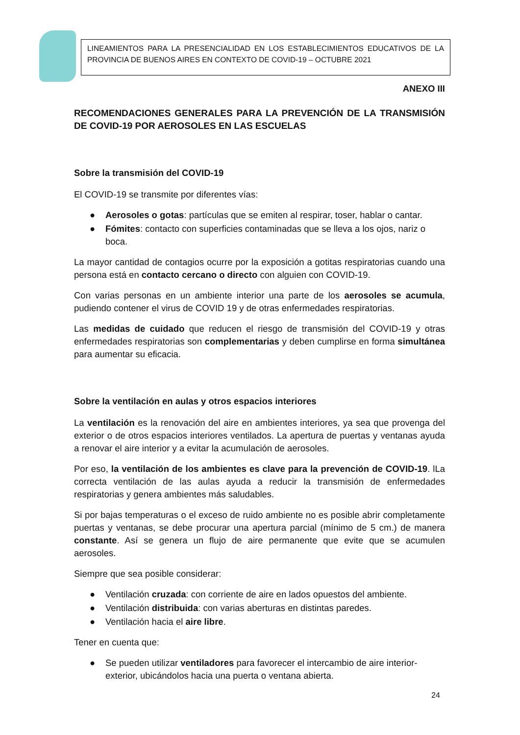LINEAMIENTOS PARA LA PRESENCIALIDAD EN LOS ESTABLECIMIENTOS EDUCATIVOS DE LA PROVINCIA DE BUENOS AIRES EN CONTEXTO DE COVID-19 – OCTUBRE 2021
ANEXO III
RECOMENDACIONES GENERALES PARA LA PREVENCIÓN DE LA TRANSMISIÓN DE COVID-19 POR AEROSOLES EN LAS ESCUELAS
Sobre la transmisión del COVID-19
El COVID-19 se transmite por diferentes vías:
● Aerosoles o gotas: partículas que se emiten al respirar, toser, hablar o cantar.
● Fómites: contacto con superficies contaminadas que se lleva a los ojos, nariz o boca.
La mayor cantidad de contagios ocurre por la exposición a gotitas respiratorias cuando una persona está en contacto cercano o directo con alguien con COVID-19.
Con varias personas en un ambiente interior una parte de los aerosoles se acumula, pudiendo contener el virus de COVID 19 y de otras enfermedades respiratorias.
Las medidas de cuidado que reducen el riesgo de transmisión del COVID-19 y otras enfermedades respiratorias son complementarias y deben cumplirse en forma simultánea para aumentar su eficacia.
Sobre la ventilación en aulas y otros espacios interiores
La ventilación es la renovación del aire en ambientes interiores, ya sea que provenga del exterior o de otros espacios interiores ventilados. La apertura de puertas y ventanas ayuda a renovar el aire interior y a evitar la acumulación de aerosoles.
Por eso, la ventilación de los ambientes es clave para la prevención de COVID-19. lLa correcta ventilación de las aulas ayuda a reducir la transmisión de enfermedades respiratorias y genera ambientes más saludables.
Si por bajas temperaturas o el exceso de ruido ambiente no es posible abrir completamente puertas y ventanas, se debe procurar una apertura parcial (mínimo de 5 cm.) de manera constante. Así se genera un flujo de aire permanente que evite que se acumulen aerosoles.
Siempre que sea posible considerar:
● Ventilación cruzada: con corriente de aire en lados opuestos del ambiente.
● Ventilación distribuida: con varias aberturas en distintas paredes.
● Ventilación hacia el aire libre.
Tener en cuenta que:
● Se pueden utilizar ventiladores para favorecer el intercambio de aire interior-exterior, ubicándolos hacia una puerta o ventana abierta.
24